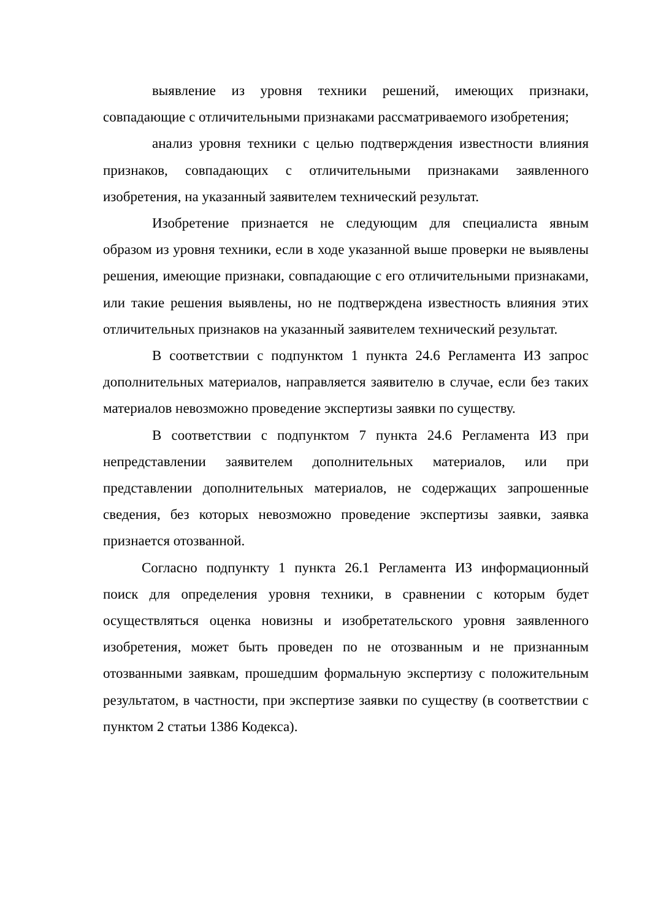выявление из уровня техники решений, имеющих признаки, совпадающие с отличительными признаками рассматриваемого изобретения;
анализ уровня техники с целью подтверждения известности влияния признаков, совпадающих с отличительными признаками заявленного изобретения, на указанный заявителем технический результат.
Изобретение признается не следующим для специалиста явным образом из уровня техники, если в ходе указанной выше проверки не выявлены решения, имеющие признаки, совпадающие с его отличительными признаками, или такие решения выявлены, но не подтверждена известность влияния этих отличительных признаков на указанный заявителем технический результат.
В соответствии с подпунктом 1 пункта 24.6 Регламента ИЗ запрос дополнительных материалов, направляется заявителю в случае, если без таких материалов невозможно проведение экспертизы заявки по существу.
В соответствии с подпунктом 7 пункта 24.6 Регламента ИЗ при непредставлении заявителем дополнительных материалов, или при представлении дополнительных материалов, не содержащих запрошенные сведения, без которых невозможно проведение экспертизы заявки, заявка признается отозванной.
Согласно подпункту 1 пункта 26.1 Регламента ИЗ информационный поиск для определения уровня техники, в сравнении с которым будет осуществляться оценка новизны и изобретательского уровня заявленного изобретения, может быть проведен по не отозванным и не признанным отозванными заявкам, прошедшим формальную экспертизу с положительным результатом, в частности, при экспертизе заявки по существу (в соответствии с пунктом 2 статьи 1386 Кодекса).